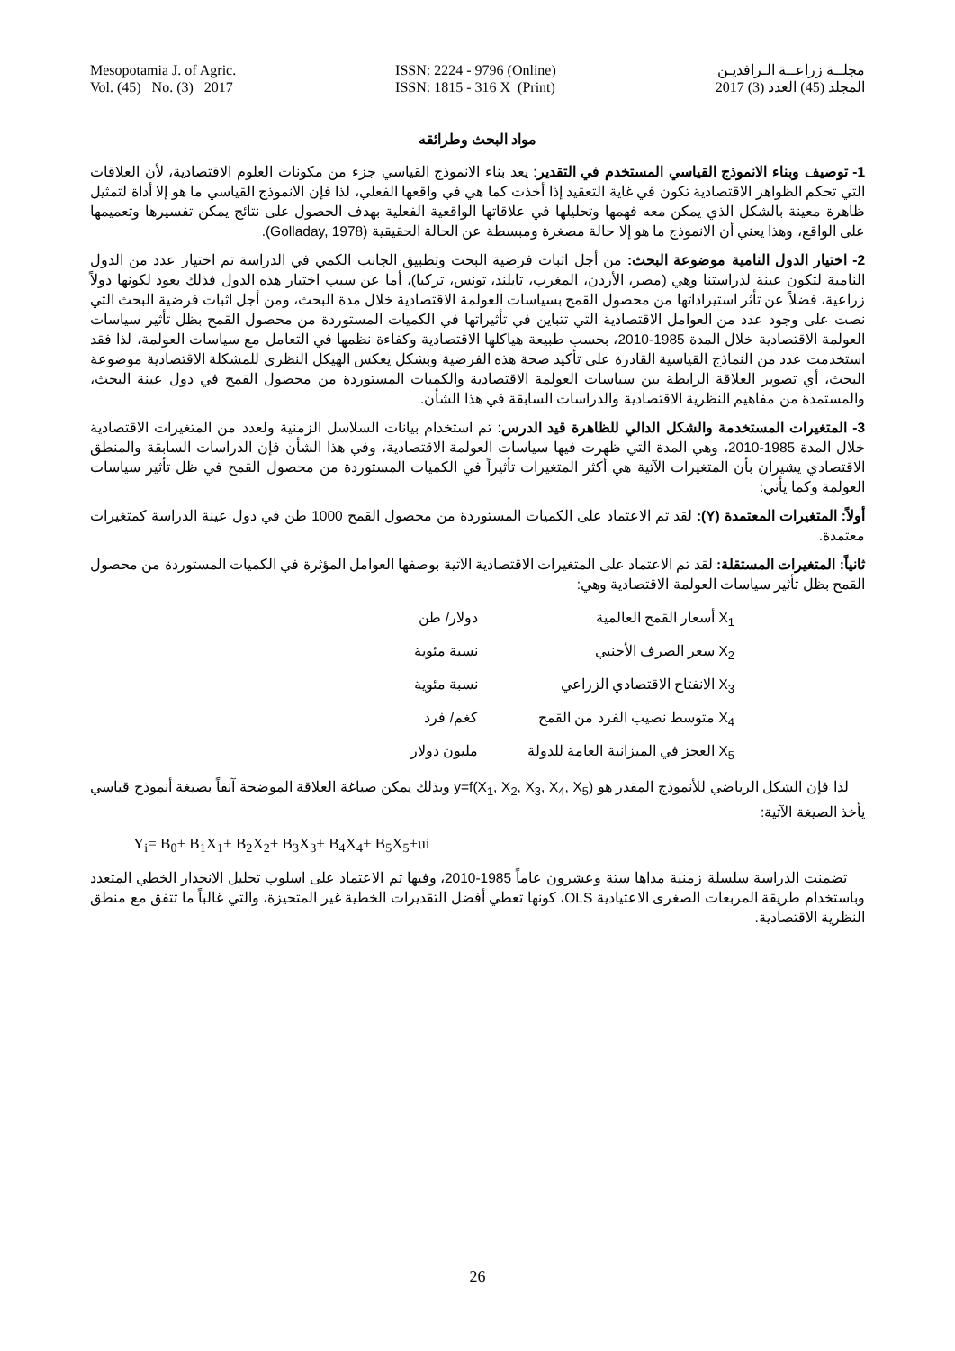Mesopotamia J. of Agric.
Vol. (45) No. (3) 2017
ISSN: 2224 - 9796 (Online)
ISSN: 1815 - 316 X (Print)
مجلــة زراعــة الـرافديـن
المجلد (45) العدد (3) 2017
مواد البحث وطرائقه
1- توصيف وبناء الانموذج القياسي المستخدم في التقدير: يعد بناء الانموذج القياسي جزء من مكونات العلوم الاقتصادية، لأن العلاقات التي تحكم الظواهر الاقتصادية تكون في غاية التعقيد إذا أخذت كما هي في واقعها الفعلي، لذا فإن الانموذج القياسي ما هو إلا أداة لتمثيل ظاهرة معينة بالشكل الذي يمكن معه فهمها وتحليلها في علاقاتها الواقعية الفعلية بهدف الحصول على نتائج يمكن تفسيرها وتعميمها على الواقع، وهذا يعني أن الانموذج ما هو إلا حالة مصغرة ومبسطة عن الحالة الحقيقية (Golladay, 1978).
2- اختيار الدول النامية موضوعة البحث: من أجل اثبات فرضية البحث وتطبيق الجانب الكمي في الدراسة تم اختيار عدد من الدول النامية لتكون عينة لدراستنا وهي (مصر، الأردن، المغرب، تايلند، تونس، تركيا)، أما عن سبب اختيار هذه الدول فذلك يعود لكونها دولاً زراعية، فضلاً عن تأثر استيراداتها من محصول القمح بسياسات العولمة الاقتصادية خلال مدة البحث، ومن أجل اثبات فرضية البحث التي نصت على وجود عدد من العوامل الاقتصادية التي تتباين في تأثيراتها في الكميات المستوردة من محصول القمح بظل تأثير سياسات العولمة الاقتصادية خلال المدة 1985-2010، بحسب طبيعة هياكلها الاقتصادية وكفاءة نظمها في التعامل مع سياسات العولمة، لذا فقد استخدمت عدد من النماذج القياسية القادرة على تأكيد صحة هذه الفرضية وبشكل يعكس الهيكل النظري للمشكلة الاقتصادية موضوعة البحث، أي تصوير العلاقة الرابطة بين سياسات العولمة الاقتصادية والكميات المستوردة من محصول القمح في دول عينة البحث، والمستمدة من مفاهيم النظرية الاقتصادية والدراسات السابقة في هذا الشأن.
3- المتغيرات المستخدمة والشكل الدالي للظاهرة قيد الدرس: تم استخدام بيانات السلاسل الزمنية ولعدد من المتغيرات الاقتصادية خلال المدة 1985-2010، وهي المدة التي ظهرت فيها سياسات العولمة الاقتصادية، وفي هذا الشأن فإن الدراسات السابقة والمنطق الاقتصادي يشيران بأن المتغيرات الآتية هي أكثر المتغيرات تأثيراً في الكميات المستوردة من محصول القمح في ظل تأثير سياسات العولمة وكما يأتي:
أولاً: المتغيرات المعتمدة (Y): لقد تم الاعتماد على الكميات المستوردة من محصول القمح 1000 طن في دول عينة الدراسة كمتغيرات معتمدة.
ثانياً: المتغيرات المستقلة: لقد تم الاعتماد على المتغيرات الاقتصادية الآتية بوصفها العوامل المؤثرة في الكميات المستوردة من محصول القمح بظل تأثير سياسات العولمة الاقتصادية وهي:
X<sub>1</sub> أسعار القمح العالمية دولار/ طن
X<sub>2</sub> سعر الصرف الأجنبي نسبة مئوية
X<sub>3</sub> الانفتاح الاقتصادي الزراعي نسبة مئوية
X<sub>4</sub> متوسط نصيب الفرد من القمح كغم/ فرد
X<sub>5</sub> العجز في الميزانية العامة للدولة مليون دولار
لذا فإن الشكل الرياضي للأنموذج المقدر هو y=f(X<sub>1</sub>, X<sub>2</sub>, X<sub>3</sub>, X<sub>4</sub>, X<sub>5</sub>) وبذلك يمكن صياغة العلاقة الموضحة آنفاً بصيغة أنموذج قياسي يأخذ الصيغة الآتية:
Y<sub>i</sub>= B<sub>0</sub>+ B<sub>1</sub>X<sub>1</sub>+ B<sub>2</sub>X<sub>2</sub>+ B<sub>3</sub>X<sub>3</sub>+ B<sub>4</sub>X<sub>4</sub>+ B<sub>5</sub>X<sub>5</sub>+ui
تضمنت الدراسة سلسلة زمنية مداها ستة وعشرون عاماً 1985-2010، وفيها تم الاعتماد على اسلوب تحليل الانحدار الخطي المتعدد وباستخدام طريقة المربعات الصغرى الاعتيادية OLS، كونها تعطي أفضل التقديرات الخطية غير المتحيزة، والتي غالباً ما تتفق مع منطق النظرية الاقتصادية.
26